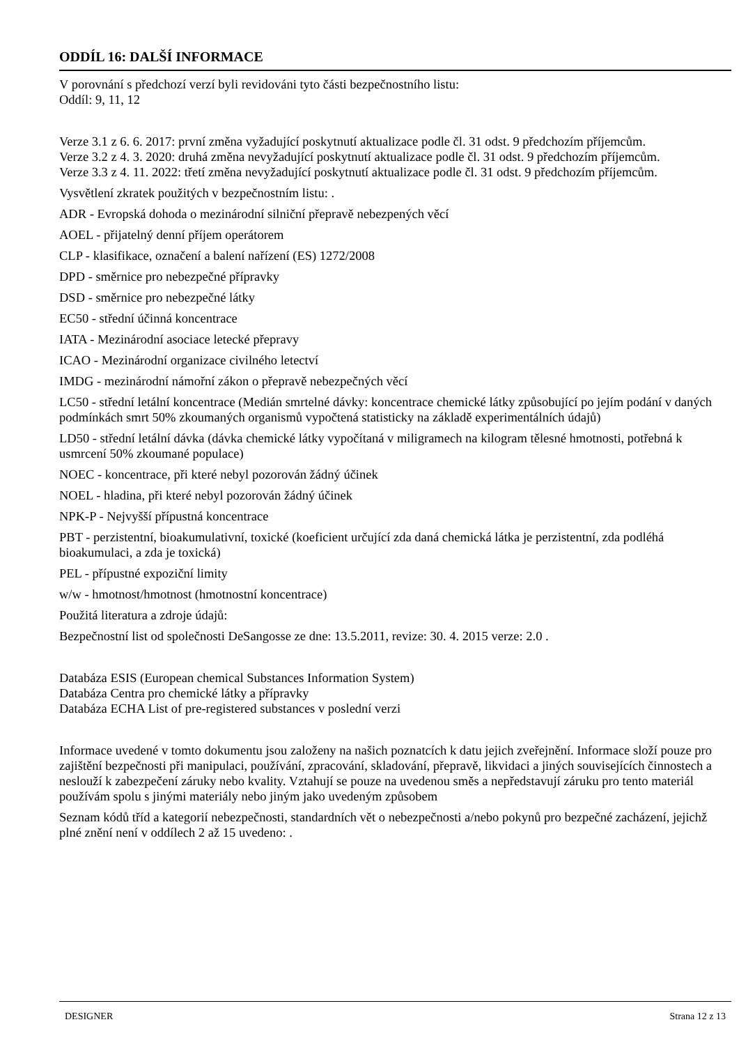ODDÍL 16: DALŠÍ INFORMACE
V porovnání s předchozí verzí byli revidováni tyto části bezpečnostního listu:
Oddíl: 9, 11, 12
Verze 3.1 z 6. 6. 2017: první změna vyžadující poskytnutí aktualizace podle čl. 31 odst. 9 předchozím příjemcům.
Verze 3.2 z 4. 3. 2020: druhá změna nevyžadující poskytnutí aktualizace podle čl. 31 odst. 9 předchozím příjemcům.
Verze 3.3 z 4. 11. 2022: třetí změna nevyžadující poskytnutí aktualizace podle čl. 31 odst. 9 předchozím příjemcům.
Vysvětlení zkratek použitých v bezpečnostním listu: .
ADR - Evropská dohoda o mezinárodní silniční přepravě nebezpených věcí
AOEL - přijatelný denní příjem operátorem
CLP - klasifikace, označení a balení nařízení (ES) 1272/2008
DPD - směrnice pro nebezpečné přípravky
DSD - směrnice pro nebezpečné látky
EC50 - střední účinná koncentrace
IATA - Mezinárodní asociace letecké přepravy
ICAO - Mezinárodní organizace civilného letectví
IMDG - mezinárodní námořní zákon o přepravě nebezpečných věcí
LC50 - střední letální koncentrace (Medián smrtelné dávky: koncentrace chemické látky způsobující po jejím podání v daných podmínkách smrt 50% zkoumaných organismů vypočtená statisticky na základě experimentálních údajů)
LD50 - střední letální dávka (dávka chemické látky vypočítaná v miligramech na kilogram tělesné hmotnosti, potřebná k usmrcení 50% zkoumané populace)
NOEC - koncentrace, při které nebyl pozorován žádný účinek
NOEL - hladina, při které nebyl pozorován žádný účinek
NPK-P - Nejvyšší přípustná koncentrace
PBT - perzistentní, bioakumulativní, toxické (koeficient určující zda daná chemická látka je perzistentní, zda podléhá bioakumulaci, a zda je toxická)
PEL - přípustné expoziční limity
w/w - hmotnost/hmotnost (hmotnostní koncentrace)
Použitá literatura a zdroje údajů:
Bezpečnostní list od společnosti DeSangosse ze dne: 13.5.2011, revize: 30. 4. 2015 verze: 2.0 .
Databáza ESIS (European chemical Substances Information System)
Databáza Centra pro chemické látky a přípravky
Databáza ECHA List of pre-registered substances v poslední verzi
Informace uvedené v tomto dokumentu jsou založeny na našich poznatcích k datu jejich zveřejnění. Informace složí pouze pro zajištění bezpečnosti při manipulaci, používání, zpracování, skladování, přepravě, likvidaci a jiných souvisejících činnostech a neslouží k zabezpečení záruky nebo kvality. Vztahují se pouze na uvedenou směs a nepředstavují záruku pro tento materiál používám spolu s jinými materiály nebo jiným jako uvedeným způsobem
Seznam kódů tříd a kategorií nebezpečnosti, standardních vět o nebezpečnosti a/nebo pokynů pro bezpečné zacházení, jejichž plné znění není v oddílech 2 až 15 uvedeno: .
DESIGNER Strana 12 z 13